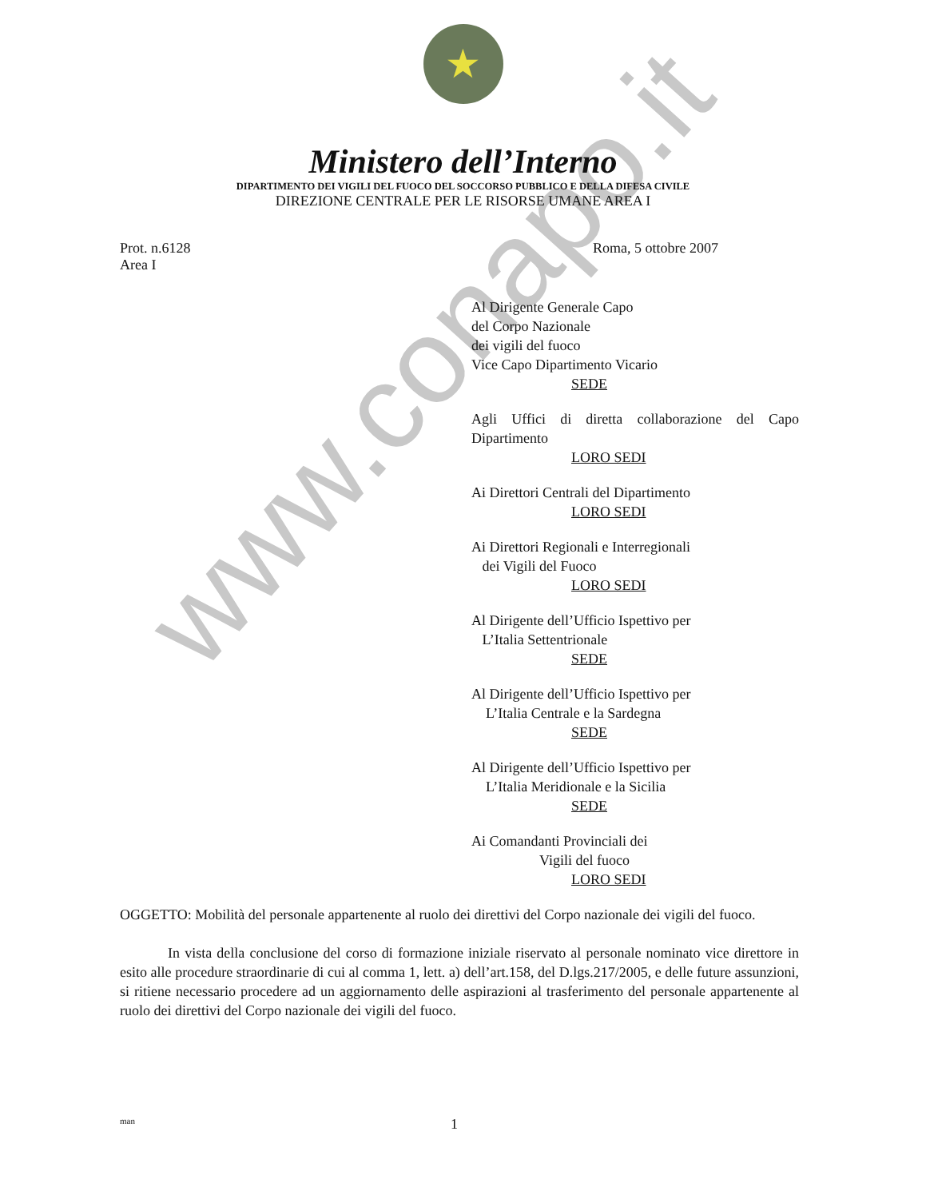www.conapo.it
★
Ministero dell’Interno
DIPARTIMENTO DEI VIGILI DEL FUOCO DEL SOCCORSO PUBBLICO E DELLA DIFESA CIVILE
DIREZIONE CENTRALE PER LE RISORSE UMANE AREA I
Prot. n.6128 Roma, 5 ottobre 2007
Area I
Al Dirigente Generale Capo
del Corpo Nazionale
dei vigili del fuoco
Vice Capo Dipartimento Vicario
SEDE
Agli Uffici di diretta collaborazione del Capo Dipartimento
LORO SEDI
Ai Direttori Centrali del Dipartimento
LORO SEDI
Ai Direttori Regionali e Interregionali
dei Vigili del Fuoco
LORO SEDI
Al Dirigente dell’Ufficio Ispettivo per
L’Italia Settentrionale
SEDE
Al Dirigente dell’Ufficio Ispettivo per
L’Italia Centrale e la Sardegna
SEDE
Al Dirigente dell’Ufficio Ispettivo per
L’Italia Meridionale e la Sicilia
SEDE
Ai Comandanti Provinciali dei
Vigili del fuoco
LORO SEDI
OGGETTO: Mobilità del personale appartenente al ruolo dei direttivi del Corpo nazionale dei vigili del fuoco.
In vista della conclusione del corso di formazione iniziale riservato al personale nominato vice direttore in esito alle procedure straordinarie di cui al comma 1, lett. a) dell’art.158, del D.lgs.217/2005, e delle future assunzioni, si ritiene necessario procedere ad un aggiornamento delle aspirazioni al trasferimento del personale appartenente al ruolo dei direttivi del Corpo nazionale dei vigili del fuoco.
man 1